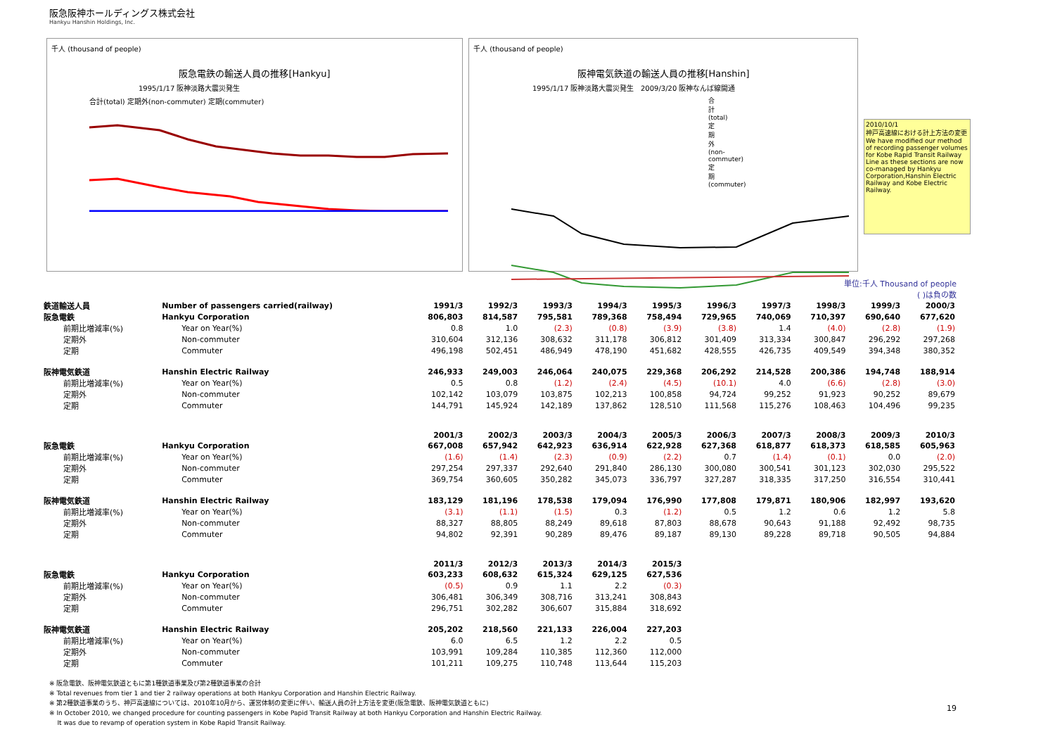阪急阪神ホールディングス株式会社
Hankyu Hanshin Holdings, Inc.
千人 (thousand of people)
阪急電鉄の輸送人員の推移[Hankyu]
1995/1/17 阪神淡路大震災発生
合計(total) 定期外(non-commuter) 定期(commuter)
千人 (thousand of people)
阪神電気鉄道の輸送人員の推移[Hanshin]
1995/1/17 阪神淡路大震災発生 2009/3/20 阪神なんば線開通
合計(total) 定期外(non-commuter) 定期(commuter)
2010/10/1
神戸高速線における計上方法の変更
We have modified our method of recording passenger volumes for Kobe Rapid Transit Railway Line as these sections are now co-managed by Hankyu Corporation,Hanshin Electric Railway and Kobe Electric Railway.
単位:千人 Thousand of people
( )は負の数
| 鉄道輸送人員 | Number of passengers carried(railway) | 1991/3 | 1992/3 | 1993/3 | 1994/3 | 1995/3 | 1996/3 | 1997/3 | 1998/3 | 1999/3 | 2000/3 |
| --- | --- | --- | --- | --- | --- | --- | --- | --- | --- | --- | --- |
| 阪急電鉄 | Hankyu Corporation | 806,803 | 814,587 | 795,581 | 789,368 | 758,494 | 729,965 | 740,069 | 710,397 | 690,640 | 677,620 |
| 前期比増減率(%) | Year on Year(%) | 0.8 | 1.0 | (2.3) | (0.8) | (3.9) | (3.8) | 1.4 | (4.0) | (2.8) | (1.9) |
| 定期外 | Non-commuter | 310,604 | 312,136 | 308,632 | 311,178 | 306,812 | 301,409 | 313,334 | 300,847 | 296,292 | 297,268 |
| 定期 | Commuter | 496,198 | 502,451 | 486,949 | 478,190 | 451,682 | 428,555 | 426,735 | 409,549 | 394,348 | 380,352 |
| 阪神電気鉄道 | Hanshin Electric Railway | 246,933 | 249,003 | 246,064 | 240,075 | 229,368 | 206,292 | 214,528 | 200,386 | 194,748 | 188,914 |
| 前期比増減率(%) | Year on Year(%) | 0.5 | 0.8 | (1.2) | (2.4) | (4.5) | (10.1) | 4.0 | (6.6) | (2.8) | (3.0) |
| 定期外 | Non-commuter | 102,142 | 103,079 | 103,875 | 102,213 | 100,858 | 94,724 | 99,252 | 91,923 | 90,252 | 89,679 |
| 定期 | Commuter | 144,791 | 145,924 | 142,189 | 137,862 | 128,510 | 111,568 | 115,276 | 108,463 | 104,496 | 99,235 |
| | | 2001/3 | 2002/3 | 2003/3 | 2004/3 | 2005/3 | 2006/3 | 2007/3 | 2008/3 | 2009/3 | 2010/3 |
| 阪急電鉄 | Hankyu Corporation | 667,008 | 657,942 | 642,923 | 636,914 | 622,928 | 627,368 | 618,877 | 618,373 | 618,585 | 605,963 |
| 前期比増減率(%) | Year on Year(%) | (1.6) | (1.4) | (2.3) | (0.9) | (2.2) | 0.7 | (1.4) | (0.1) | 0.0 | (2.0) |
| 定期外 | Non-commuter | 297,254 | 297,337 | 292,640 | 291,840 | 286,130 | 300,080 | 300,541 | 301,123 | 302,030 | 295,522 |
| 定期 | Commuter | 369,754 | 360,605 | 350,282 | 345,073 | 336,797 | 327,287 | 318,335 | 317,250 | 316,554 | 310,441 |
| 阪神電気鉄道 | Hanshin Electric Railway | 183,129 | 181,196 | 178,538 | 179,094 | 176,990 | 177,808 | 179,871 | 180,906 | 182,997 | 193,620 |
| 前期比増減率(%) | Year on Year(%) | (3.1) | (1.1) | (1.5) | 0.3 | (1.2) | 0.5 | 1.2 | 0.6 | 1.2 | 5.8 |
| 定期外 | Non-commuter | 88,327 | 88,805 | 88,249 | 89,618 | 87,803 | 88,678 | 90,643 | 91,188 | 92,492 | 98,735 |
| 定期 | Commuter | 94,802 | 92,391 | 90,289 | 89,476 | 89,187 | 89,130 | 89,228 | 89,718 | 90,505 | 94,884 |
| | | 2011/3 | 2012/3 | 2013/3 | 2014/3 | 2015/3 | | | | | |
| 阪急電鉄 | Hankyu Corporation | 603,233 | 608,632 | 615,324 | 629,125 | 627,536 | | | | | |
| 前期比増減率(%) | Year on Year(%) | (0.5) | 0.9 | 1.1 | 2.2 | (0.3) | | | | | |
| 定期外 | Non-commuter | 306,481 | 306,349 | 308,716 | 313,241 | 308,843 | | | | | |
| 定期 | Commuter | 296,751 | 302,282 | 306,607 | 315,884 | 318,692 | | | | | |
| 阪神電気鉄道 | Hanshin Electric Railway | 205,202 | 218,560 | 221,133 | 226,004 | 227,203 | | | | | |
| 前期比増減率(%) | Year on Year(%) | 6.0 | 6.5 | 1.2 | 2.2 | 0.5 | | | | | |
| 定期外 | Non-commuter | 103,991 | 109,284 | 110,385 | 112,360 | 112,000 | | | | | |
| 定期 | Commuter | 101,211 | 109,275 | 110,748 | 113,644 | 115,203 | | | | | |
※ 阪急電鉄、阪神電気鉄道ともに第1種鉄道事業及び第2種鉄道事業の合計
※ Total revenues from tier 1 and tier 2 railway operations at both Hankyu Corporation and Hanshin Electric Railway.
※ 第2種鉄道事業のうち、神戸高速線については、2010年10月から、運営体制の変更に伴い、輸送人員の計上方法を変更(阪急電鉄、阪神電気鉄道ともに)
※ In October 2010, we changed procedure for counting passengers in Kobe Papid Transit Railway at both Hankyu Corporation and Hanshin Electric Railway.
It was due to revamp of operation system in Kobe Rapid Transit Railway.
19